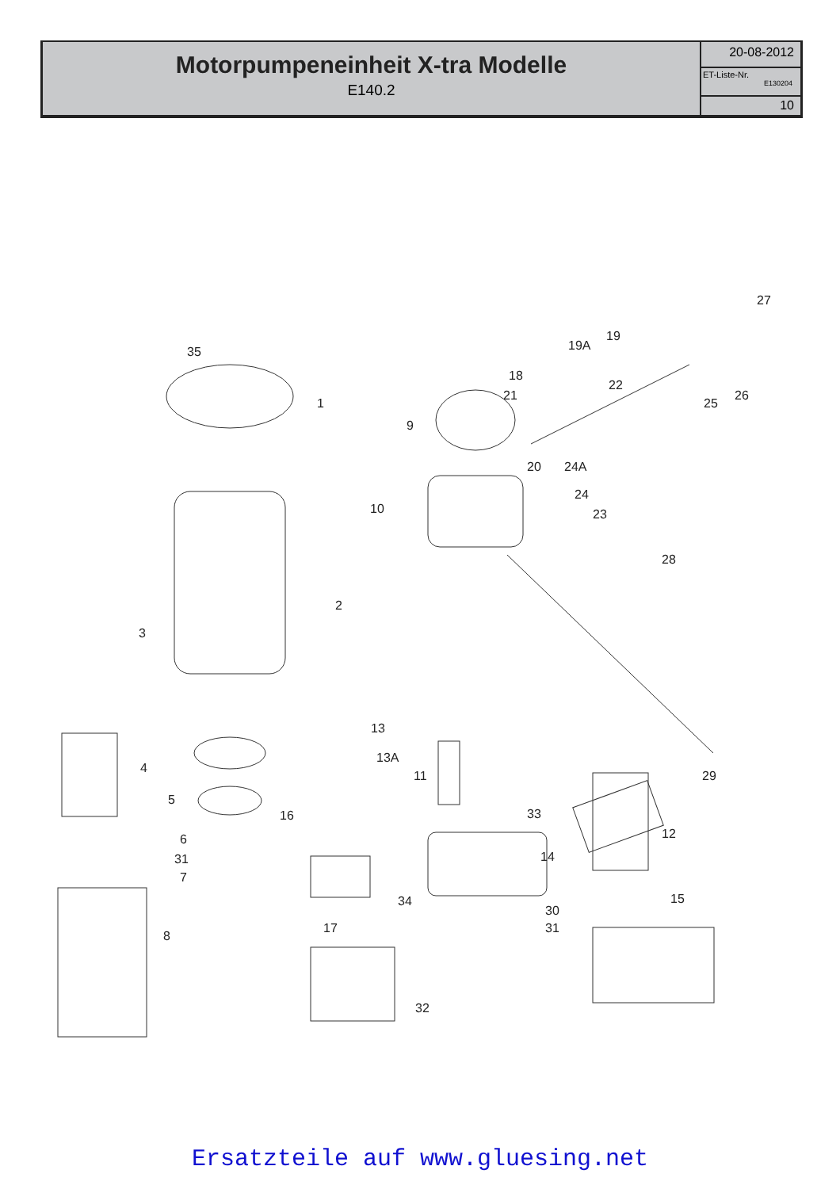Motorpumpeneinheit X-tra Modelle
E140.2
20-08-2012
ET-Liste-Nr.
E130204
10
35
1
27
19
19A
18
22
21
25
26
9
20 24A
24
23 10
28
2
3
13
13A
11 29
4
5
16 33
12 6
31 14
7
34 15
30
31
8
17
32
Ersatzteile auf www.gluesing.net